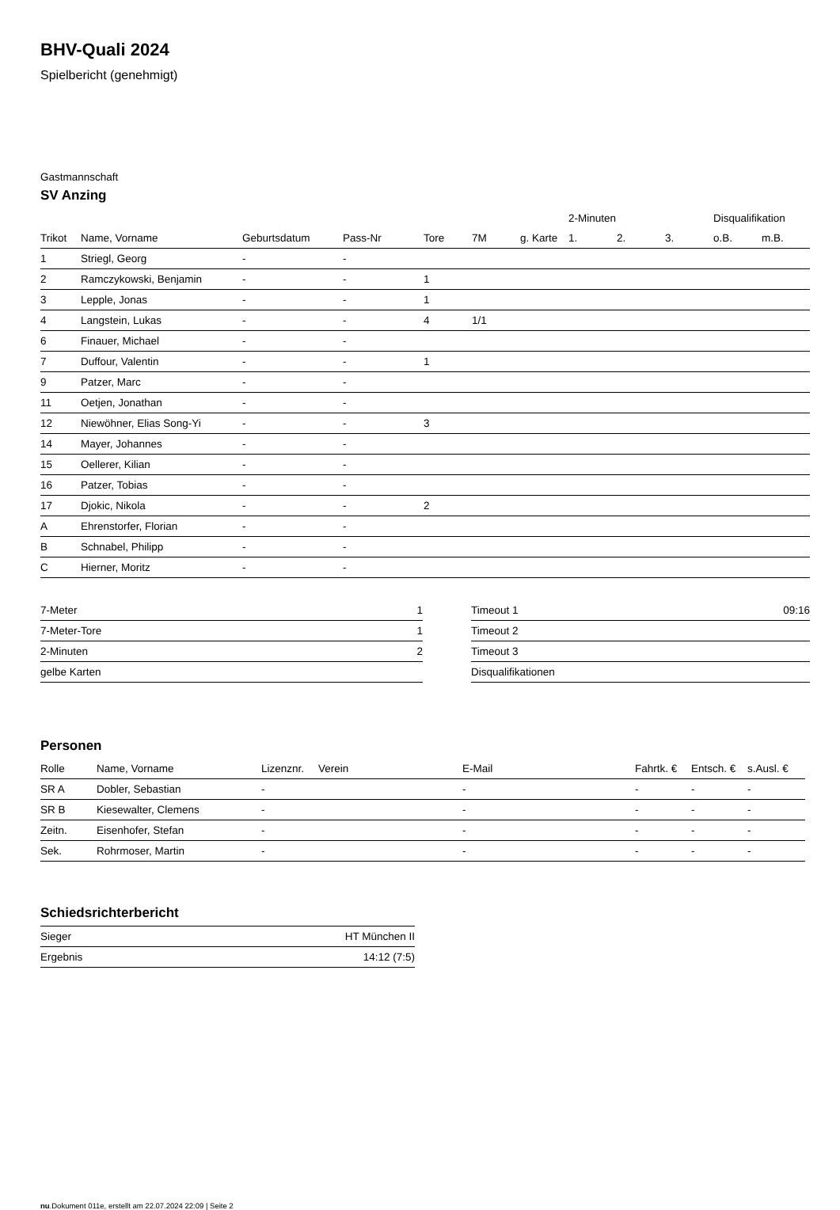BHV-Quali 2024
Spielbericht (genehmigt)
Gastmannschaft
SV Anzing
| | | | | | | | 2-Minuten | | | Disqualifikation | |
| --- | --- | --- | --- | --- | --- | --- | --- | --- | --- | --- | --- |
| Trikot | Name, Vorname | Geburtsdatum | Pass-Nr | Tore | 7M | g. Karte | 1. | 2. | 3. | o.B. | m.B. |
| 1 | Striegl, Georg | - | - | | | | | | | | |
| 2 | Ramczykowski, Benjamin | - | - | 1 | | | | | | | |
| 3 | Lepple, Jonas | - | - | 1 | | | | | | | |
| 4 | Langstein, Lukas | - | - | 4 | 1/1 | | | | | | |
| 6 | Finauer, Michael | - | - | | | | | | | | |
| 7 | Duffour, Valentin | - | - | 1 | | | | | | | |
| 9 | Patzer, Marc | - | - | | | | | | | | |
| 11 | Oetjen, Jonathan | - | - | | | | | | | | |
| 12 | Niewöhner, Elias Song-Yi | - | - | 3 | | | | | | | |
| 14 | Mayer, Johannes | - | - | | | | | | | | |
| 15 | Oellerer, Kilian | - | - | | | | | | | | |
| 16 | Patzer, Tobias | - | - | | | | | | | | |
| 17 | Djokic, Nikola | - | - | 2 | | | | | | | |
| A | Ehrenstorfer, Florian | - | - | | | | | | | | |
| B | Schnabel, Philipp | - | - | | | | | | | | |
| C | Hierner, Moritz | - | - | | | | | | | | |
| 7-Meter | 1 |
| 7-Meter-Tore | 1 |
| 2-Minuten | 2 |
| gelbe Karten | |
| Timeout 1 | 09:16 |
| Timeout 2 | |
| Timeout 3 | |
| Disqualifikationen | |
Personen
| Rolle | Name, Vorname | Lizenznr. | Verein | E-Mail | Fahrtk. € | Entsch. € | s.Ausl. € |
| --- | --- | --- | --- | --- | --- | --- | --- |
| SR A | Dobler, Sebastian | - | | - | - | - | - |
| SR B | Kiesewalter, Clemens | - | | - | - | - | - |
| Zeitn. | Eisenhofer, Stefan | - | | - | - | - | - |
| Sek. | Rohrmoser, Martin | - | | - | - | - | - |
Schiedsrichterbericht
| Sieger | HT München II |
| Ergebnis | 14:12 (7:5) |
nu.Dokument 011e, erstellt am 22.07.2024 22:09 | Seite 2